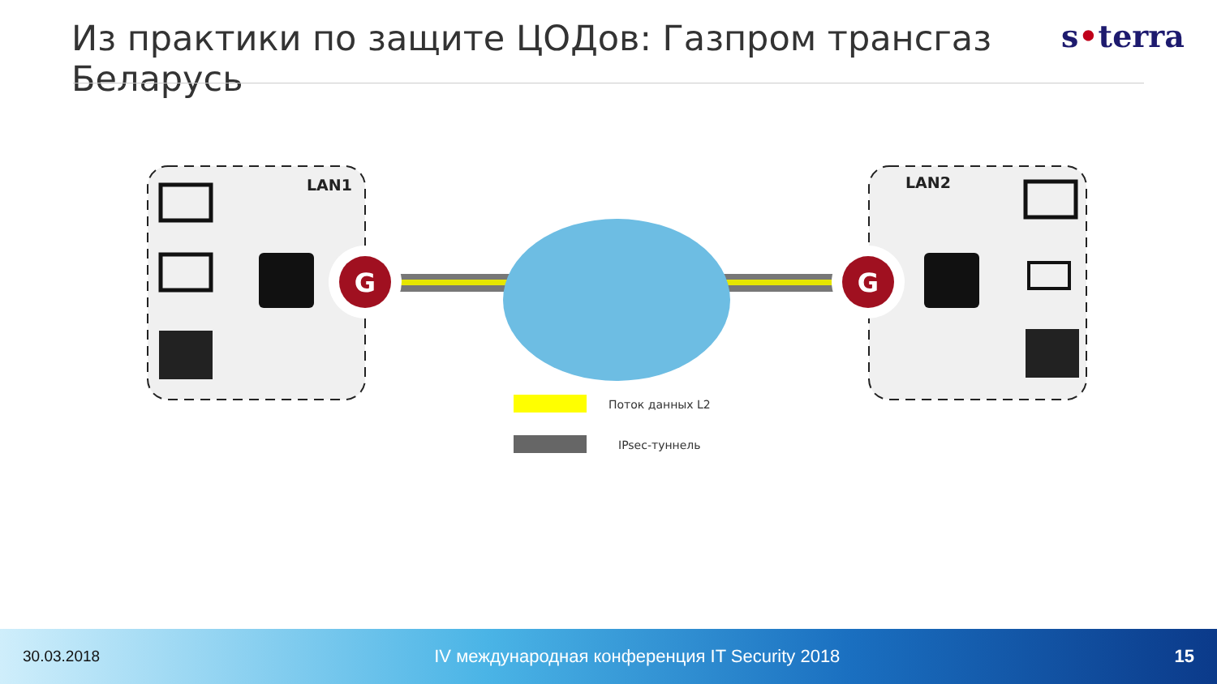Из практики по защите ЦОДов: Газпром трансгаз Беларусь
s•terra
G
G
LAN1
LAN2
Поток данных L2
IPsec-туннель
30.03.2018 IV международная конференция IT Security 2018 15